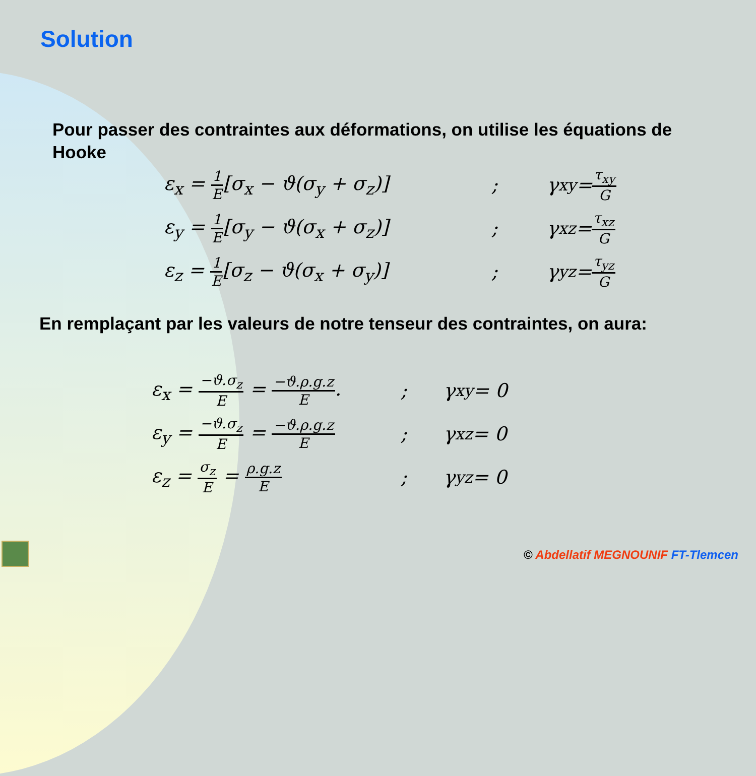Solution
Pour passer des contraintes aux déformations, on utilise les équations de Hooke
ε<sub>x</sub> = 1 E[σ<sub>x</sub> − ϑ(σ<sub>y</sub> + σ<sub>z</sub>)]; γ<sub>xy</sub> = τ<sub>xy</sub> G
ε<sub>y</sub> = 1 E[σ<sub>y</sub> − ϑ(σ<sub>x</sub> + σ<sub>z</sub>)]; γ<sub>xz</sub> = τ<sub>xz</sub> G
ε<sub>z</sub> = 1 E[σ<sub>z</sub> − ϑ(σ<sub>x</sub> + σ<sub>y</sub>)]; γ<sub>yz</sub> = τ<sub>yz</sub> G
En remplaçant par les valeurs de notre tenseur des contraintes, on aura:
ε<sub>x</sub> = −ϑ.σ<sub>z</sub> E = −ϑ.ρ.g.z E.; γ<sub>xy</sub> = 0
ε<sub>y</sub> = −ϑ.σ<sub>z</sub> E = −ϑ.ρ.g.z E; γ<sub>xz</sub> = 0
ε<sub>z</sub> = σ<sub>z</sub> E = ρ.g.z E; γ<sub>yz</sub> = 0
© Abdellatif MEGNOUNIF FT-Tlemcen